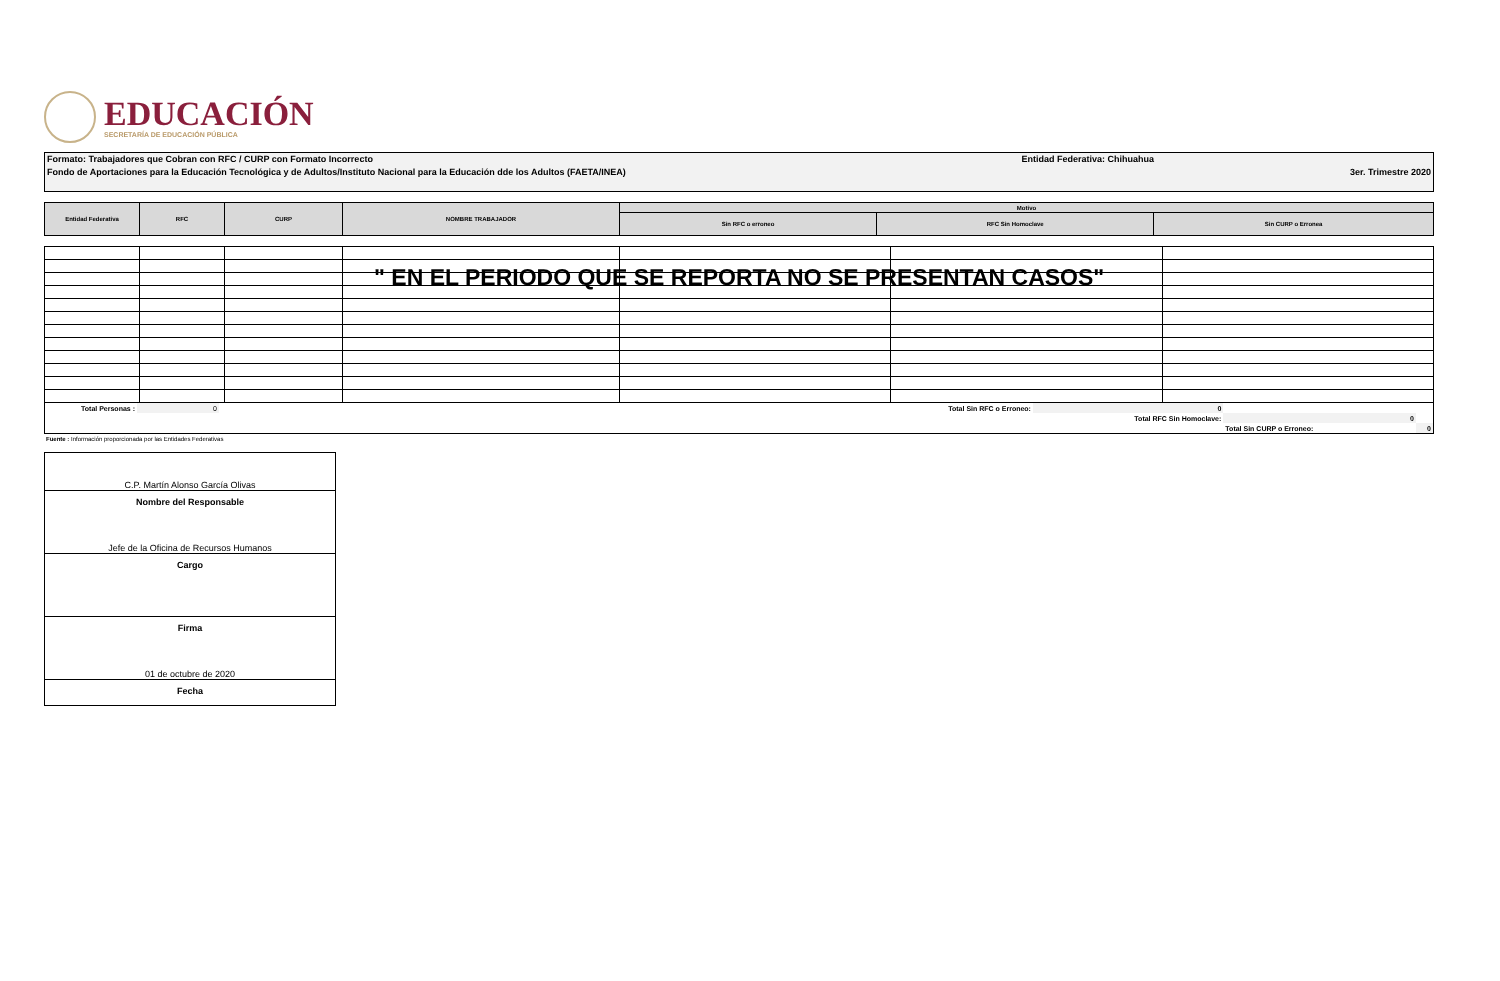EDUCACIÓN
SECRETARÍA DE EDUCACIÓN PÚBLICA
Formato: Trabajadores que Cobran con RFC / CURP con Formato Incorrecto Entidad Federativa: Chihuahua
Fondo de Aportaciones para la Educación Tecnológica y de Adultos/Instituto Nacional para la Educación dde los Adultos (FAETA/INEA) 3er. Trimestre 2020
| Entidad Federativa | RFC | CURP | NOMBRE TRABAJADOR | Motivo | | |
| | | | | Sin RFC o erroneo | RFC Sin Homoclave | Sin CURP o Erronea |
" EN EL PERIODO QUE SE REPORTA NO SE PRESENTAN CASOS"
| Total Personas : | 0 | Total Sin RFC o Erroneo: | | 0 | | |
| | | | | Total RFC Sin Homoclave: | 0 | |
| | | | | | Total Sin CURP o Erroneo: | 0 |
Fuente : Información proporcionada por las Entidades Federativas
C.P. Martín Alonso García Olivas
Nombre del Responsable
Jefe de la Oficina de Recursos Humanos
Cargo
Firma
01 de octubre de 2020
Fecha